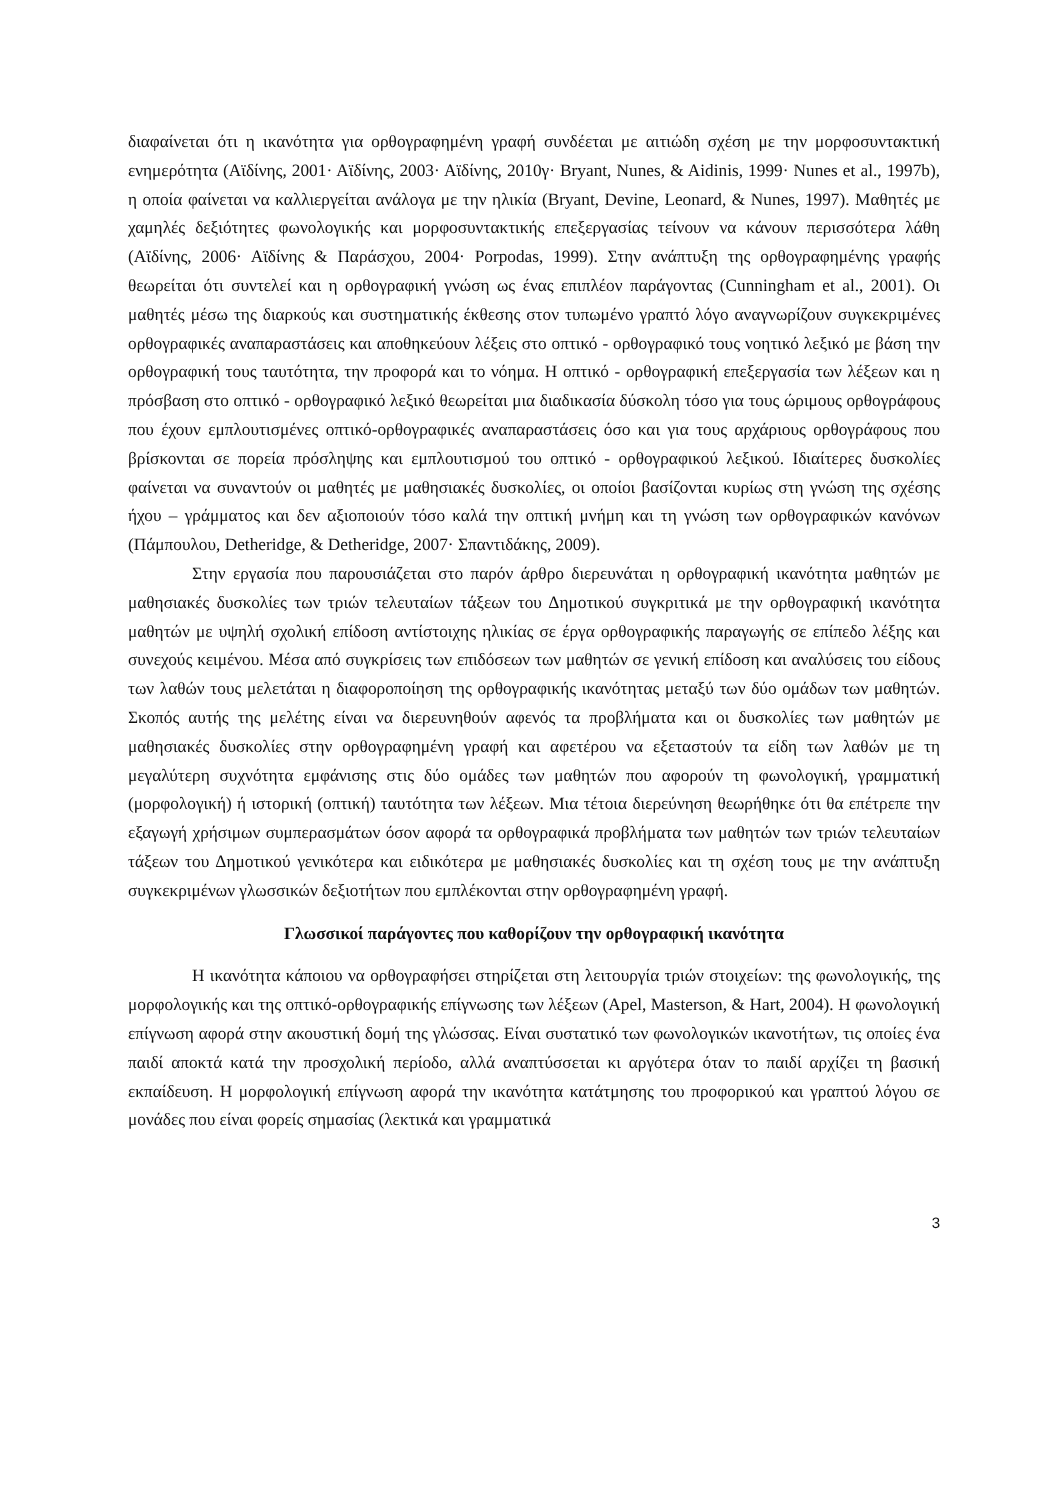διαφαίνεται ότι η ικανότητα για ορθογραφημένη γραφή συνδέεται με αιτιώδη σχέση με την μορφοσυντακτική ενημερότητα (Αϊδίνης, 2001· Αϊδίνης, 2003· Αϊδίνης, 2010γ· Bryant, Nunes, & Aidinis, 1999· Nunes et al., 1997b), η οποία φαίνεται να καλλιεργείται ανάλογα με την ηλικία (Bryant, Devine, Leonard, & Nunes, 1997). Μαθητές με χαμηλές δεξιότητες φωνολογικής και μορφοσυντακτικής επεξεργασίας τείνουν να κάνουν περισσότερα λάθη (Αϊδίνης, 2006· Αϊδίνης & Παράσχου, 2004· Porpodas, 1999). Στην ανάπτυξη της ορθογραφημένης γραφής θεωρείται ότι συντελεί και η ορθογραφική γνώση ως ένας επιπλέον παράγοντας (Cunningham et al., 2001). Οι μαθητές μέσω της διαρκούς και συστηματικής έκθεσης στον τυπωμένο γραπτό λόγο αναγνωρίζουν συγκεκριμένες ορθογραφικές αναπαραστάσεις και αποθηκεύουν λέξεις στο οπτικό - ορθογραφικό τους νοητικό λεξικό με βάση την ορθογραφική τους ταυτότητα, την προφορά και το νόημα. Η οπτικό - ορθογραφική επεξεργασία των λέξεων και η πρόσβαση στο οπτικό - ορθογραφικό λεξικό θεωρείται μια διαδικασία δύσκολη τόσο για τους ώριμους ορθογράφους που έχουν εμπλουτισμένες οπτικό-ορθογραφικές αναπαραστάσεις όσο και για τους αρχάριους ορθογράφους που βρίσκονται σε πορεία πρόσληψης και εμπλουτισμού του οπτικό - ορθογραφικού λεξικού. Ιδιαίτερες δυσκολίες φαίνεται να συναντούν οι μαθητές με μαθησιακές δυσκολίες, οι οποίοι βασίζονται κυρίως στη γνώση της σχέσης ήχου – γράμματος και δεν αξιοποιούν τόσο καλά την οπτική μνήμη και τη γνώση των ορθογραφικών κανόνων (Πάμπουλου, Detheridge, & Detheridge, 2007· Σπαντιδάκης, 2009).
Στην εργασία που παρουσιάζεται στο παρόν άρθρο διερευνάται η ορθογραφική ικανότητα μαθητών με μαθησιακές δυσκολίες των τριών τελευταίων τάξεων του Δημοτικού συγκριτικά με την ορθογραφική ικανότητα μαθητών με υψηλή σχολική επίδοση αντίστοιχης ηλικίας σε έργα ορθογραφικής παραγωγής σε επίπεδο λέξης και συνεχούς κειμένου. Μέσα από συγκρίσεις των επιδόσεων των μαθητών σε γενική επίδοση και αναλύσεις του είδους των λαθών τους μελετάται η διαφοροποίηση της ορθογραφικής ικανότητας μεταξύ των δύο ομάδων των μαθητών. Σκοπός αυτής της μελέτης είναι να διερευνηθούν αφενός τα προβλήματα και οι δυσκολίες των μαθητών με μαθησιακές δυσκολίες στην ορθογραφημένη γραφή και αφετέρου να εξεταστούν τα είδη των λαθών με τη μεγαλύτερη συχνότητα εμφάνισης στις δύο ομάδες των μαθητών που αφορούν τη φωνολογική, γραμματική (μορφολογική) ή ιστορική (οπτική) ταυτότητα των λέξεων. Μια τέτοια διερεύνηση θεωρήθηκε ότι θα επέτρεπε την εξαγωγή χρήσιμων συμπερασμάτων όσον αφορά τα ορθογραφικά προβλήματα των μαθητών των τριών τελευταίων τάξεων του Δημοτικού γενικότερα και ειδικότερα με μαθησιακές δυσκολίες και τη σχέση τους με την ανάπτυξη συγκεκριμένων γλωσσικών δεξιοτήτων που εμπλέκονται στην ορθογραφημένη γραφή.
Γλωσσικοί παράγοντες που καθορίζουν την ορθογραφική ικανότητα
Η ικανότητα κάποιου να ορθογραφήσει στηρίζεται στη λειτουργία τριών στοιχείων: της φωνολογικής, της μορφολογικής και της οπτικό-ορθογραφικής επίγνωσης των λέξεων (Apel, Masterson, & Hart, 2004). Η φωνολογική επίγνωση αφορά στην ακουστική δομή της γλώσσας. Είναι συστατικό των φωνολογικών ικανοτήτων, τις οποίες ένα παιδί αποκτά κατά την προσχολική περίοδο, αλλά αναπτύσσεται κι αργότερα όταν το παιδί αρχίζει τη βασική εκπαίδευση. Η μορφολογική επίγνωση αφορά την ικανότητα κατάτμησης του προφορικού και γραπτού λόγου σε μονάδες που είναι φορείς σημασίας (λεκτικά και γραμματικά
3